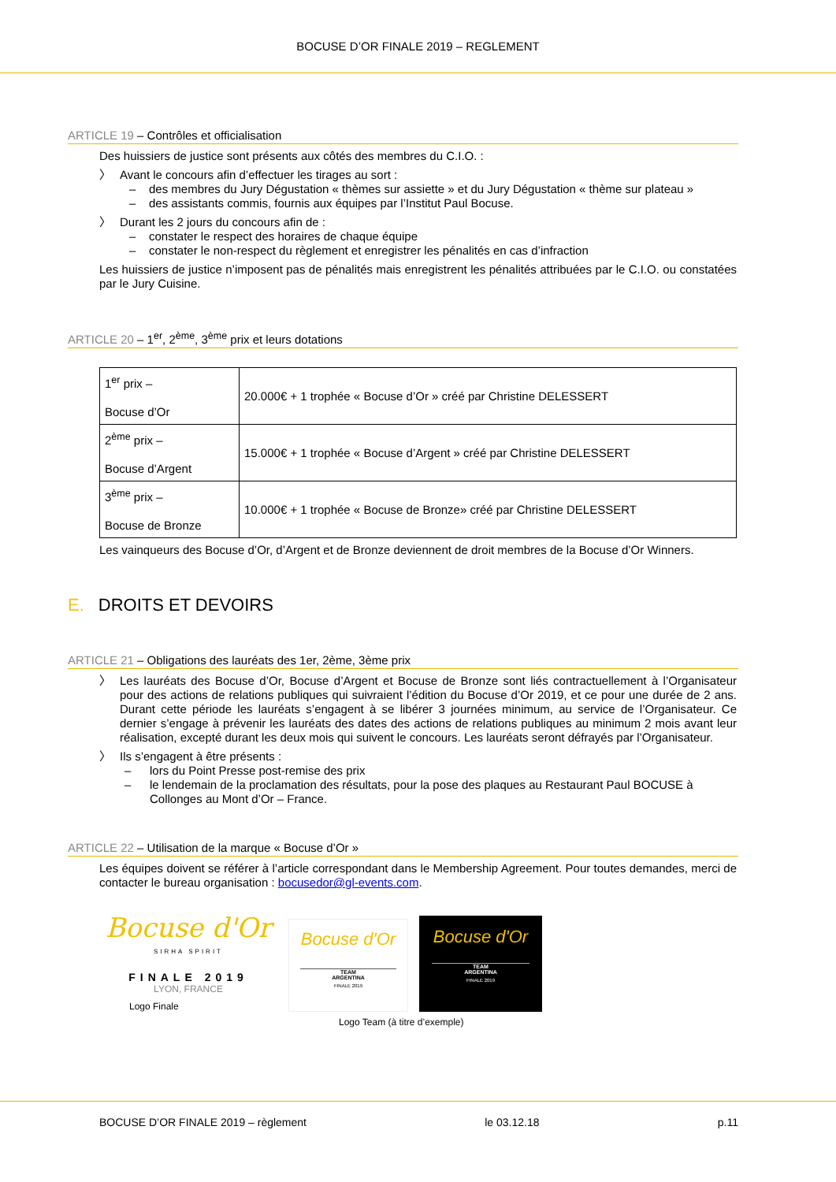BOCUSE D’OR FINALE 2019 – REGLEMENT
ARTICLE 19 – Contrôles et officialisation
Des huissiers de justice sont présents aux côtés des membres du C.I.O. :
〉 Avant le concours afin d’effectuer les tirages au sort :
– des membres du Jury Dégustation « thèmes sur assiette » et du Jury Dégustation « thème sur plateau »
– des assistants commis, fournis aux équipes par l’Institut Paul Bocuse.
〉 Durant les 2 jours du concours afin de :
– constater le respect des horaires de chaque équipe
– constater le non-respect du règlement et enregistrer les pénalités en cas d’infraction
Les huissiers de justice n’imposent pas de pénalités mais enregistrent les pénalités attribuées par le C.I.O. ou constatées par le Jury Cuisine.
ARTICLE 20 – 1<sup>er</sup>, 2<sup>ème</sup>, 3<sup>ème</sup> prix et leurs dotations
| 1<sup>er</sup> prix – Bocuse d’Or | 20.000€ + 1 trophée « Bocuse d’Or » créé par Christine DELESSERT |
| 2<sup>ème</sup> prix – Bocuse d’Argent | 15.000€ + 1 trophée « Bocuse d’Argent » créé par Christine DELESSERT |
| 3<sup>ème</sup> prix – Bocuse de Bronze | 10.000€ + 1 trophée « Bocuse de Bronze» créé par Christine DELESSERT |
Les vainqueurs des Bocuse d’Or, d’Argent et de Bronze deviennent de droit membres de la Bocuse d’Or Winners.
E. DROITS ET DEVOIRS
ARTICLE 21 – Obligations des lauréats des 1er, 2ème, 3ème prix
〉 Les lauréats des Bocuse d’Or, Bocuse d’Argent et Bocuse de Bronze sont liés contractuellement à l’Organisateur pour des actions de relations publiques qui suivraient l’édition du Bocuse d’Or 2019, et ce pour une durée de 2 ans. Durant cette période les lauréats s’engagent à se libérer 3 journées minimum, au service de l’Organisateur. Ce dernier s’engage à prévenir les lauréats des dates des actions de relations publiques au minimum 2 mois avant leur réalisation, excepté durant les deux mois qui suivent le concours. Les lauréats seront défrayés par l’Organisateur.
〉 Ils s’engagent à être présents :
– lors du Point Presse post-remise des prix
– le lendemain de la proclamation des résultats, pour la pose des plaques au Restaurant Paul BOCUSE à Collonges au Mont d’Or – France.
ARTICLE 22 – Utilisation de la marque « Bocuse d’Or »
Les équipes doivent se référer à l’article correspondant dans le Membership Agreement. Pour toutes demandes, merci de contacter le bureau organisation : bocusedor@gl-events.com.
Bocuse d'Or
SIRHA SPIRIT
FINALE 2019
LYON, FRANCE
Logo Finale
Bocuse d'Or
TEAM
ARGENTINA
FINALE 2019
Bocuse d'Or
TEAM
ARGENTINA
FINALE 2019
Logo Team (à titre d’exemple)
BOCUSE D’OR FINALE 2019 – règlement le 03.12.18 p.11